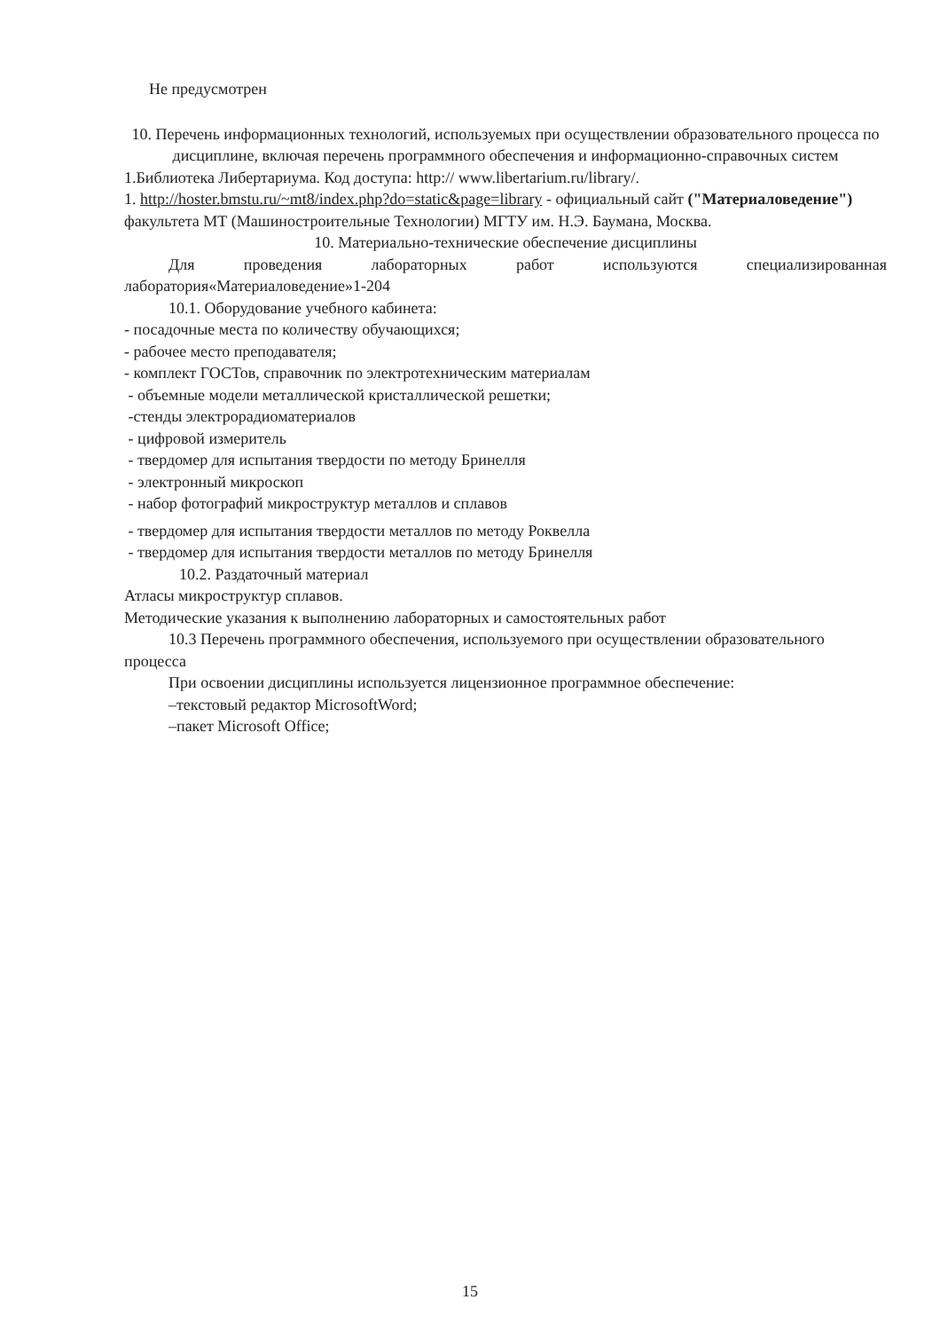Не предусмотрен
10. Перечень информационных технологий, используемых при осуществлении образовательного процесса по дисциплине, включая перечень программного обеспечения и информационно-справочных систем
1.Библиотека Либертариума. Код доступа: http:// www.libertarium.ru/library/.
1. http://hoster.bmstu.ru/~mt8/index.php?do=static&page=library - официальный сайт ("Материаловедение") факультета МТ (Машиностроительные Технологии) МГТУ им. Н.Э. Баумана, Москва.
10. Материально-технические обеспечение дисциплины
Для проведения лабораторных работ используются специализированная
лаборатория«Материаловедение»1-204
10.1. Оборудование учебного кабинета:
- посадочные места по количеству обучающихся;
- рабочее место преподавателя;
- комплект ГОСТов, справочник по электротехническим материалам
- объемные модели металлической кристаллической решетки;
-стенды электрорадиоматериалов
- цифровой измеритель
- твердомер для испытания твердости по методу Бринелля
- электронный микроскоп
- набор фотографий микроструктур металлов и сплавов
- твердомер для испытания твердости металлов по методу Роквелла
- твердомер для испытания твердости металлов по методу Бринелля
10.2. Раздаточный материал
Атласы микроструктур сплавов.
Методические указания к выполнению лабораторных и самостоятельных работ
10.3 Перечень программного обеспечения, используемого при осуществлении образовательного процесса
При освоении дисциплины используется лицензионное программное обеспечение:
–текстовый редактор MicrosoftWord;
–пакет Microsoft Office;
15